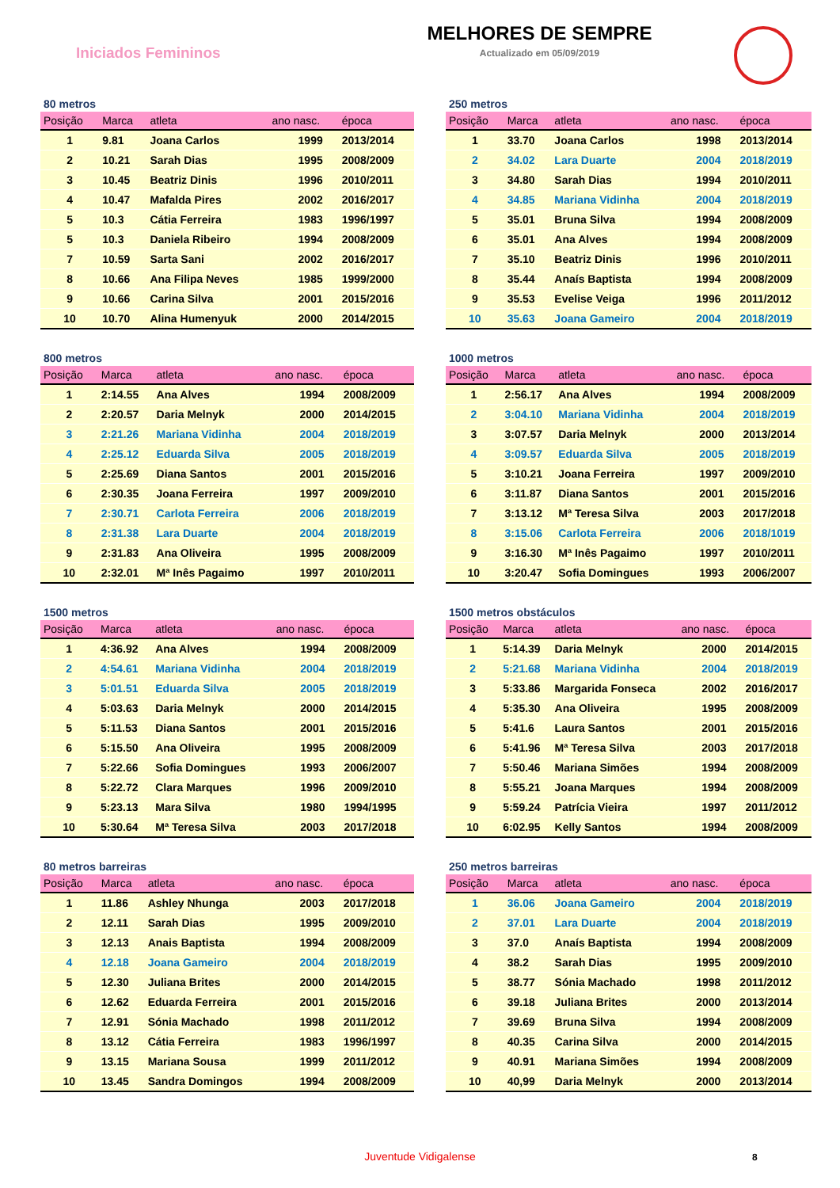Iniciados Femininos
MELHORES DE SEMPRE
Actualizado em 05/09/2019
80 metros
| Posição | Marca | atleta | ano nasc. | época |
| --- | --- | --- | --- | --- |
| 1 | 9.81 | Joana Carlos | 1999 | 2013/2014 |
| 2 | 10.21 | Sarah Dias | 1995 | 2008/2009 |
| 3 | 10.45 | Beatriz Dinis | 1996 | 2010/2011 |
| 4 | 10.47 | Mafalda Pires | 2002 | 2016/2017 |
| 5 | 10.3 | Cátia Ferreira | 1983 | 1996/1997 |
| 5 | 10.3 | Daniela Ribeiro | 1994 | 2008/2009 |
| 7 | 10.59 | Sarta Sani | 2002 | 2016/2017 |
| 8 | 10.66 | Ana Filipa Neves | 1985 | 1999/2000 |
| 9 | 10.66 | Carina Silva | 2001 | 2015/2016 |
| 10 | 10.70 | Alina Humenyuk | 2000 | 2014/2015 |
250 metros
| Posição | Marca | atleta | ano nasc. | época |
| --- | --- | --- | --- | --- |
| 1 | 33.70 | Joana Carlos | 1998 | 2013/2014 |
| 2 | 34.02 | Lara Duarte | 2004 | 2018/2019 |
| 3 | 34.80 | Sarah Dias | 1994 | 2010/2011 |
| 4 | 34.85 | Mariana Vidinha | 2004 | 2018/2019 |
| 5 | 35.01 | Bruna Silva | 1994 | 2008/2009 |
| 6 | 35.01 | Ana Alves | 1994 | 2008/2009 |
| 7 | 35.10 | Beatriz Dinis | 1996 | 2010/2011 |
| 8 | 35.44 | Anaís Baptista | 1994 | 2008/2009 |
| 9 | 35.53 | Evelise Veiga | 1996 | 2011/2012 |
| 10 | 35.63 | Joana Gameiro | 2004 | 2018/2019 |
800 metros
| Posição | Marca | atleta | ano nasc. | época |
| --- | --- | --- | --- | --- |
| 1 | 2:14.55 | Ana Alves | 1994 | 2008/2009 |
| 2 | 2:20.57 | Daria Melnyk | 2000 | 2014/2015 |
| 3 | 2:21.26 | Mariana Vidinha | 2004 | 2018/2019 |
| 4 | 2:25.12 | Eduarda Silva | 2005 | 2018/2019 |
| 5 | 2:25.69 | Diana Santos | 2001 | 2015/2016 |
| 6 | 2:30.35 | Joana Ferreira | 1997 | 2009/2010 |
| 7 | 2:30.71 | Carlota Ferreira | 2006 | 2018/2019 |
| 8 | 2:31.38 | Lara Duarte | 2004 | 2018/2019 |
| 9 | 2:31.83 | Ana Oliveira | 1995 | 2008/2009 |
| 10 | 2:32.01 | Mª Inês Pagaimo | 1997 | 2010/2011 |
1000 metros
| Posição | Marca | atleta | ano nasc. | época |
| --- | --- | --- | --- | --- |
| 1 | 2:56.17 | Ana Alves | 1994 | 2008/2009 |
| 2 | 3:04.10 | Mariana Vidinha | 2004 | 2018/2019 |
| 3 | 3:07.57 | Daria Melnyk | 2000 | 2013/2014 |
| 4 | 3:09.57 | Eduarda Silva | 2005 | 2018/2019 |
| 5 | 3:10.21 | Joana Ferreira | 1997 | 2009/2010 |
| 6 | 3:11.87 | Diana Santos | 2001 | 2015/2016 |
| 7 | 3:13.12 | Mª Teresa Silva | 2003 | 2017/2018 |
| 8 | 3:15.06 | Carlota Ferreira | 2006 | 2018/1019 |
| 9 | 3:16.30 | Mª Inês Pagaimo | 1997 | 2010/2011 |
| 10 | 3:20.47 | Sofia Domingues | 1993 | 2006/2007 |
1500 metros
| Posição | Marca | atleta | ano nasc. | época |
| --- | --- | --- | --- | --- |
| 1 | 4:36.92 | Ana Alves | 1994 | 2008/2009 |
| 2 | 4:54.61 | Mariana Vidinha | 2004 | 2018/2019 |
| 3 | 5:01.51 | Eduarda Silva | 2005 | 2018/2019 |
| 4 | 5:03.63 | Daria Melnyk | 2000 | 2014/2015 |
| 5 | 5:11.53 | Diana Santos | 2001 | 2015/2016 |
| 6 | 5:15.50 | Ana Oliveira | 1995 | 2008/2009 |
| 7 | 5:22.66 | Sofia Domingues | 1993 | 2006/2007 |
| 8 | 5:22.72 | Clara Marques | 1996 | 2009/2010 |
| 9 | 5:23.13 | Mara Silva | 1980 | 1994/1995 |
| 10 | 5:30.64 | Mª Teresa Silva | 2003 | 2017/2018 |
1500 metros obstáculos
| Posição | Marca | atleta | ano nasc. | época |
| --- | --- | --- | --- | --- |
| 1 | 5:14.39 | Daria Melnyk | 2000 | 2014/2015 |
| 2 | 5:21.68 | Mariana Vidinha | 2004 | 2018/2019 |
| 3 | 5:33.86 | Margarida Fonseca | 2002 | 2016/2017 |
| 4 | 5:35.30 | Ana Oliveira | 1995 | 2008/2009 |
| 5 | 5:41.6 | Laura Santos | 2001 | 2015/2016 |
| 6 | 5:41.96 | Mª Teresa Silva | 2003 | 2017/2018 |
| 7 | 5:50.46 | Mariana Simões | 1994 | 2008/2009 |
| 8 | 5:55.21 | Joana Marques | 1994 | 2008/2009 |
| 9 | 5:59.24 | Patrícia Vieira | 1997 | 2011/2012 |
| 10 | 6:02.95 | Kelly Santos | 1994 | 2008/2009 |
80 metros barreiras
| Posição | Marca | atleta | ano nasc. | época |
| --- | --- | --- | --- | --- |
| 1 | 11.86 | Ashley Nhunga | 2003 | 2017/2018 |
| 2 | 12.11 | Sarah Dias | 1995 | 2009/2010 |
| 3 | 12.13 | Anais Baptista | 1994 | 2008/2009 |
| 4 | 12.18 | Joana Gameiro | 2004 | 2018/2019 |
| 5 | 12.30 | Juliana Brites | 2000 | 2014/2015 |
| 6 | 12.62 | Eduarda Ferreira | 2001 | 2015/2016 |
| 7 | 12.91 | Sónia Machado | 1998 | 2011/2012 |
| 8 | 13.12 | Cátia Ferreira | 1983 | 1996/1997 |
| 9 | 13.15 | Mariana Sousa | 1999 | 2011/2012 |
| 10 | 13.45 | Sandra Domingos | 1994 | 2008/2009 |
250 metros barreiras
| Posição | Marca | atleta | ano nasc. | época |
| --- | --- | --- | --- | --- |
| 1 | 36.06 | Joana Gameiro | 2004 | 2018/2019 |
| 2 | 37.01 | Lara Duarte | 2004 | 2018/2019 |
| 3 | 37.0 | Anaís Baptista | 1994 | 2008/2009 |
| 4 | 38.2 | Sarah Dias | 1995 | 2009/2010 |
| 5 | 38.77 | Sónia Machado | 1998 | 2011/2012 |
| 6 | 39.18 | Juliana Brites | 2000 | 2013/2014 |
| 7 | 39.69 | Bruna Silva | 1994 | 2008/2009 |
| 8 | 40.35 | Carina Silva | 2000 | 2014/2015 |
| 9 | 40.91 | Mariana Simões | 1994 | 2008/2009 |
| 10 | 40,99 | Daria Melnyk | 2000 | 2013/2014 |
Juventude Vidigalense 8